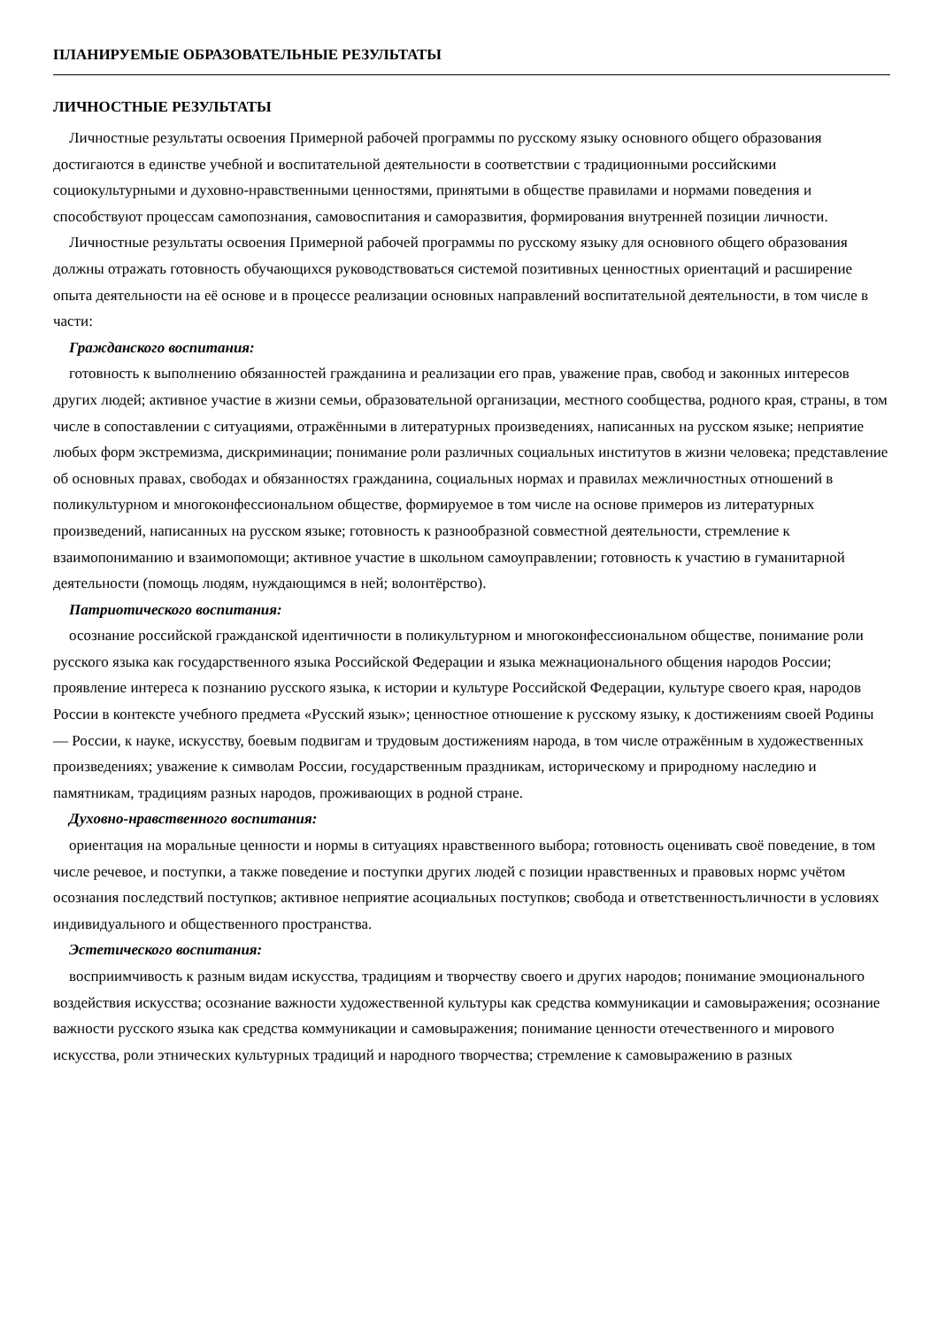ПЛАНИРУЕМЫЕ ОБРАЗОВАТЕЛЬНЫЕ РЕЗУЛЬТАТЫ
ЛИЧНОСТНЫЕ РЕЗУЛЬТАТЫ
Личностные результаты освоения Примерной рабочей программы по русскому языку основного общего образования достигаются в единстве учебной и воспитательной деятельности в соответствии с традиционными российскими социокультурными и духовно-нравственными ценностями, принятыми в обществе правилами и нормами поведения и способствуют процессам самопознания, самовоспитания и саморазвития, формирования внутренней позиции личности.
Личностные результаты освоения Примерной рабочей программы по русскому языку для основного общего образования должны отражать готовность обучающихся руководствоваться системой позитивных ценностных ориентаций и расширение опыта деятельности на её основе и в процессе реализации основных направлений воспитательной деятельности, в том числе в части:
Гражданского воспитания:
готовность к выполнению обязанностей гражданина и реализации его прав, уважение прав, свобод и законных интересов других людей; активное участие в жизни семьи, образовательной организации, местного сообщества, родного края, страны, в том числе в сопоставлении с ситуациями, отражёнными в литературных произведениях, написанных на русском языке; неприятие любых форм экстремизма, дискриминации; понимание роли различных социальных институтов в жизни человека; представление об основных правах, свободах и обязанностях гражданина, социальных нормах и правилах межличностных отношений в поликультурном и многоконфессиональном обществе, формируемое в том числе на основе примеров из литературных произведений, написанных на русском языке; готовность к разнообразной совместной деятельности, стремление к взаимопониманию и взаимопомощи; активное участие в школьном самоуправлении; готовность к участию в гуманитарной деятельности (помощь людям, нуждающимся в ней; волонтёрство).
Патриотического воспитания:
осознание российской гражданской идентичности в поликультурном и многоконфессиональном обществе, понимание роли русского языка как государственного языка Российской Федерации и языка межнационального общения народов России; проявление интереса к познанию русского языка, к истории и культуре Российской Федерации, культуре своего края, народов России в контексте учебного предмета «Русский язык»; ценностное отношение к русскому языку, к достижениям своей Родины — России, к науке, искусству, боевым подвигам и трудовым достижениям народа, в том числе отражённым в художественных произведениях; уважение к символам России, государственным праздникам, историческому и природному наследию и памятникам, традициям разных народов, проживающих в родной стране.
Духовно-нравственного воспитания:
ориентация на моральные ценности и нормы в ситуациях нравственного выбора; готовность оценивать своё поведение, в том числе речевое, и поступки, а также поведение и поступки других людей с позиции нравственных и правовых нормс учётом осознания последствий поступков; активное неприятие асоциальных поступков; свобода и ответственностьличности в условиях индивидуального и общественного пространства.
Эстетического воспитания:
восприимчивость к разным видам искусства, традициям и творчеству своего и других народов; понимание эмоционального воздействия искусства; осознание важности художественной культуры как средства коммуникации и самовыражения; осознание важности русского языка как средства коммуникации и самовыражения; понимание ценности отечественного и мирового искусства, роли этнических культурных традиций и народного творчества; стремление к самовыражению в разных